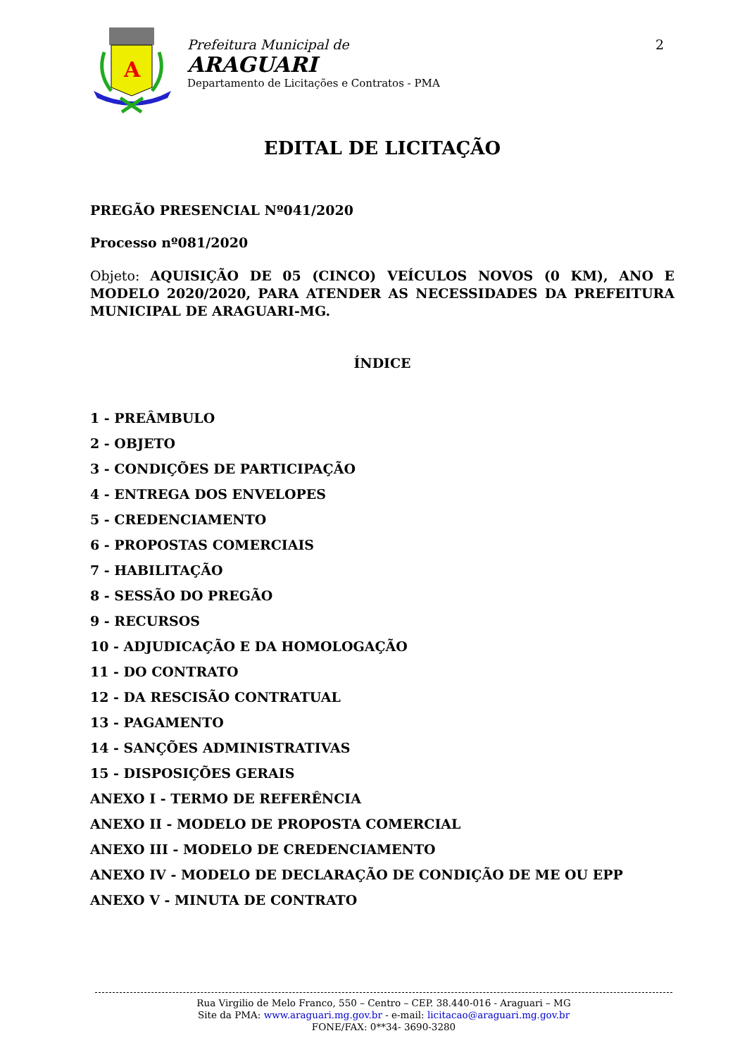A
Prefeitura Municipal de
ARAGUARI
Departamento de Licitações e Contratos - PMA
2
EDITAL DE LICITAÇÃO
PREGÃO PRESENCIAL Nº041/2020
Processo nº081/2020
Objeto: AQUISIÇÃO DE 05 (CINCO) VEÍCULOS NOVOS (0 KM), ANO E MODELO 2020/2020, PARA ATENDER AS NECESSIDADES DA PREFEITURA MUNICIPAL DE ARAGUARI-MG.
ÍNDICE
1 - PREÂMBULO
2 - OBJETO
3 - CONDIÇÕES DE PARTICIPAÇÃO
4 - ENTREGA DOS ENVELOPES
5 - CREDENCIAMENTO
6 - PROPOSTAS COMERCIAIS
7 - HABILITAÇÃO
8 - SESSÃO DO PREGÃO
9 - RECURSOS
10 - ADJUDICAÇÃO E DA HOMOLOGAÇÃO
11 - DO CONTRATO
12 - DA RESCISÃO CONTRATUAL
13 - PAGAMENTO
14 - SANÇÕES ADMINISTRATIVAS
15 - DISPOSIÇÕES GERAIS
ANEXO I - TERMO DE REFERÊNCIA
ANEXO II - MODELO DE PROPOSTA COMERCIAL
ANEXO III - MODELO DE CREDENCIAMENTO
ANEXO IV - MODELO DE DECLARAÇÃO DE CONDIÇÃO DE ME OU EPP
ANEXO V - MINUTA DE CONTRATO
Rua Virgilio de Melo Franco, 550 – Centro – CEP. 38.440-016 - Araguari – MG
Site da PMA: www.araguari.mg.gov.br - e-mail: licitacao@araguari.mg.gov.br
FONE/FAX: 0**34- 3690-3280